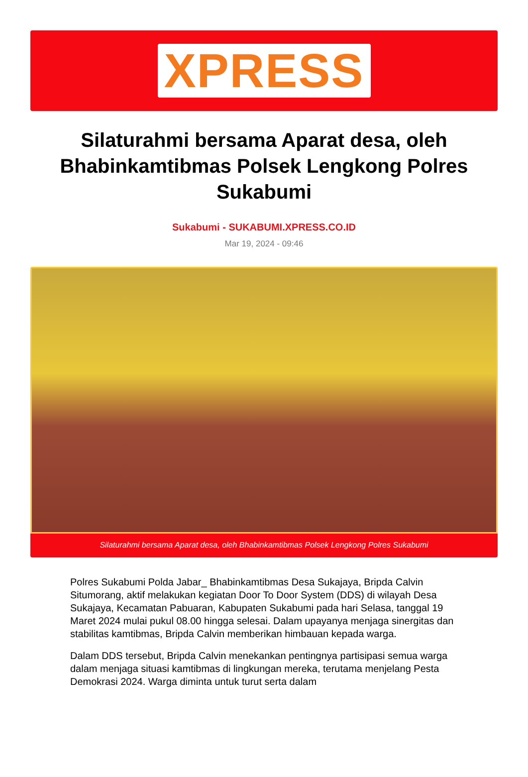XPRESS
Silaturahmi bersama Aparat desa, oleh Bhabinkamtibmas Polsek Lengkong Polres Sukabumi
Sukabumi - SUKABUMI.XPRESS.CO.ID
Mar 19, 2024 - 09:46
Silaturahmi bersama Aparat desa, oleh Bhabinkamtibmas Polsek Lengkong Polres Sukabumi
Polres Sukabumi Polda Jabar_ Bhabinkamtibmas Desa Sukajaya, Bripda Calvin Situmorang, aktif melakukan kegiatan Door To Door System (DDS) di wilayah Desa Sukajaya, Kecamatan Pabuaran, Kabupaten Sukabumi pada hari Selasa, tanggal 19 Maret 2024 mulai pukul 08.00 hingga selesai. Dalam upayanya menjaga sinergitas dan stabilitas kamtibmas, Bripda Calvin memberikan himbauan kepada warga.
Dalam DDS tersebut, Bripda Calvin menekankan pentingnya partisipasi semua warga dalam menjaga situasi kamtibmas di lingkungan mereka, terutama menjelang Pesta Demokrasi 2024. Warga diminta untuk turut serta dalam